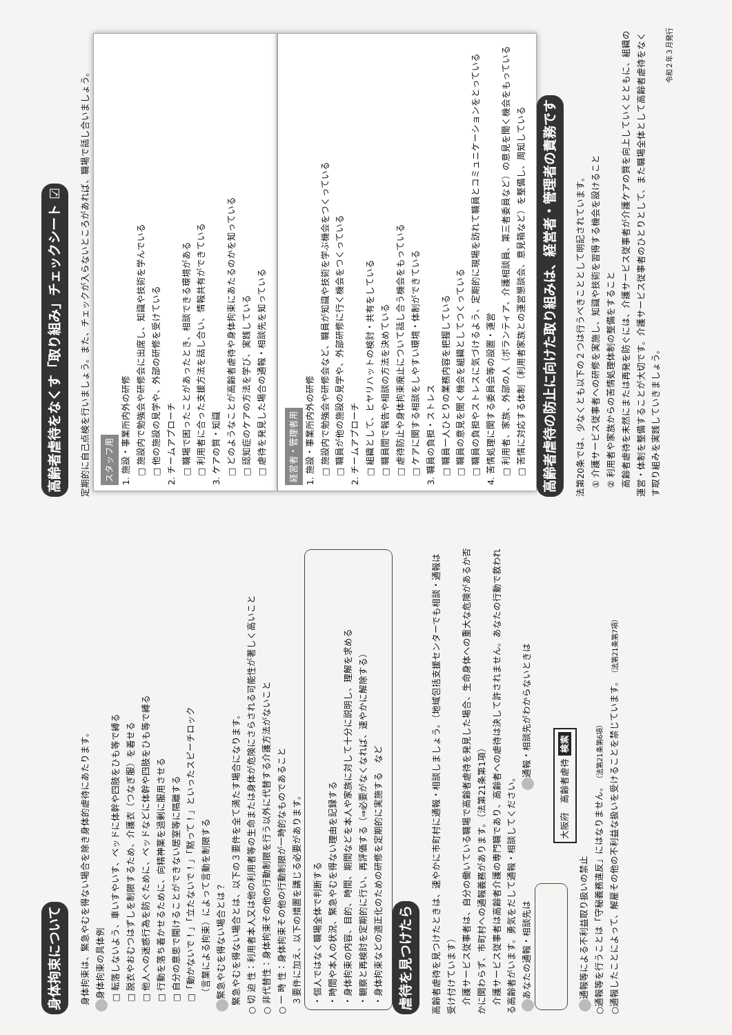身体拘束について
　身体拘束は、緊急やむを得ない場合を除き身体的虐待にあたります。
身体拘束の具体例
□ 転落しないよう、車いすやいす、ベッドに体幹や四肢をひも等で縛る
□ 脱衣やおむつはずしを制限するため、介護衣（つなぎ服）を着せる
□ 他人への迷惑行為を防ぐために、ベッドなどに体幹や四肢をひも等で縛る
□ 行動を落ち着かせるために、向精神薬を過剰に服用させる
□ 自分の意思で開けることができない居室等に隔離する
□「動かないで！」「立たないで！」「黙って！」といったスピーチロック
　（言葉による拘束）によって言動を制限する
緊急やむを得ない場合とは？
　緊急やむを得ない場合とは、以下の３要件を全て満たす場合になります。
○ 切 迫 性：利用者本人又は他の利用者等の生命または身体が危険にさらされる可能性が著しく高いこと
○ 非代替性：身体拘束その他の行動制限を行う以外に代替する介護方法がないこと
○ 一 時 性：身体拘束その他の行動制限が一時的なものであること
　３要件に加え、以下の措置を講じる必要があります。
・個人ではなく職場全体で判断する
・時間や本人の状況、緊急やむを得ない理由を記録する
・身体拘束の内容、目的、時間、期間などを本人や家族に対して十分に説明し、理解を求める
・観察と再検討を定期的に行い、再評価する（⇒必要がなくなれば、速やかに解除する）
・身体拘束などの適正化のための研修を定期的に実施する　など
虐待を見つけたら
高齢者虐待を見つけたときは、速やかに市町村に通報・相談しましょう。（地域包括支援センターでも相談・通報は受け付けています）
　介護サービス従事者は、自分の働いている職場で高齢者虐待を発見した場合、生命身体への重大な危険があるか否かに関わらず、市町村への通報義務があります。（法第21条第1項）
　介護サービス従事者は高齢者介護の専門職であり、高齢者への虐待は決して許されません。あなたの行動で救われる高齢者がいます。勇気をだして通報・相談してください。
あなたの通報・相談先は　　　　　　　　　　　　 通報・相談先がわからないときは
　　　　大阪府　高齢者虐待 検索
通報等による不利益取り扱いの禁止
○通報等を行うことは「守秘義務違反」にはなりません。（法第21条第6項）
○通報したことによって、解雇その他の不利益な扱いを受けることを禁じています。（法第21条第7項）
高齢者虐待をなくす「取り組み」チェックシート ☑
定期的に自己点検を行いましょう。また、チェックが入らないところがあれば、職場で話し合いましょう。
スタッフ用
1. 施設・事業所内外の研修
　□ 施設内で勉強会や研修会に出席し、知識や技術を学んでいる
　□ 他の施設の見学や、外部の研修を受けている
2. チームアプローチ
　□ 職場で困ったことがあったとき、相談できる環境がある
　□ 利用者に合った支援方法を話し合い、情報共有ができている
3. ケアの質・知識
　□ どのようなことが高齢者虐待や身体拘束にあたるのかを知っている
　□ 認知症のケアの方法を学び、実践している
　□ 虐待を発見した場合の通報・相談先を知っている
経営者・管理者用
1. 施設・事業所内外の研修
　□ 施設内で勉強会や研修会など、職員が知識や技術を学ぶ機会をつくっている
　□ 職員が他の施設の見学や、外部研修に行く機会をつくっている
2. チームアプローチ
　□ 組織として、ヒヤリハットの検討・共有をしている
　□ 職員間で報告や相談の方法を決めている
　□ 虐待防止や身体拘束廃止について話し合う機会をもっている
　□ ケアに関する相談をしやすい環境・体制ができている
3. 職員の負担・ストレス
　□ 職員一人ひとりの業務内容を把握している
　□ 職員の意見を聞く機会を組織としてつくっている
　□ 職員の負担やストレスに気づけるよう、定期的に現場を訪れて職員とコミュニケーションをとっている
4. 苦情処理に関する委員会等の設置・運営
　□ 利用者、家族、外部の人（ボランティア、介護相談員、第三者委員など）の意見を聞く機会をもっている
　□ 苦情に対応する体制（利用者家族との運営懇談会、意見箱など）を整備し、周知している
高齢者虐待の防止に向けた取り組みは、経営者・管理者の責務です
法第20条では、少なくとも以下の２つは行うべきこととして明記されています。
　① 介護サービス従事者への研修を実施し、知識や技術を習得する機会を設けること
　② 利用者や家族からの苦情処理体制の整備をすること
　高齢者虐待を未然にまたは再発を防ぐには、介護サービス従事者が介護ケアの質を向上していくとともに、組織の運営・体制を整備することが大切です。介護サービス従事者のひとりとして、また職場全体として高齢者虐待をなくす取り組みを実践していきましょう。
令和２年３月発行